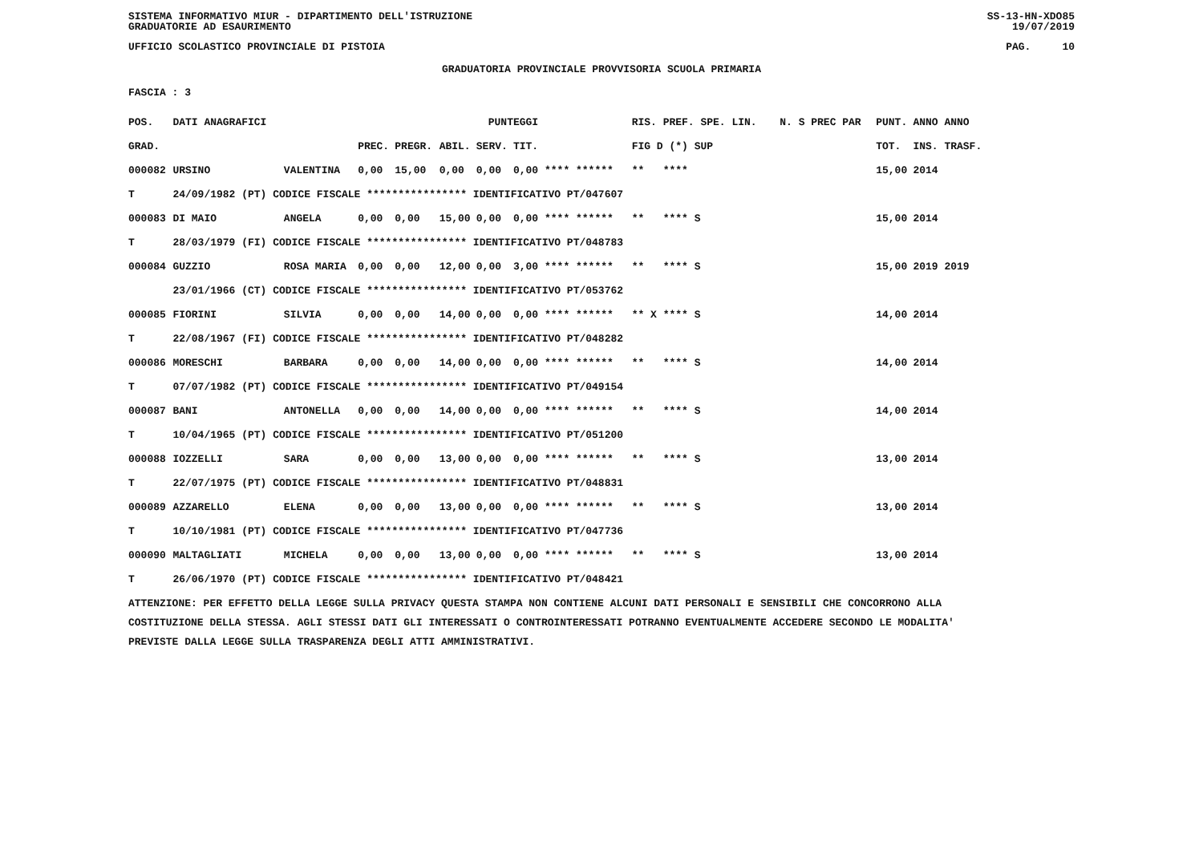SISTEMA INFORMATIVO MIUR - DIPARTIMENTO DELL'ISTRUZIONE SS-13-HN-XDO85
GRADUATORIE AD ESAURIMENTO 19/07/2019
UFFICIO SCOLASTICO PROVINCIALE DI PISTOIA PAG. 10
GRADUATORIA PROVINCIALE PROVVISORIA SCUOLA PRIMARIA
FASCIA : 3
| POS. | DATI ANAGRAFICI | | | PUNTEGGI | | | | RIS. PREF. SPE. LIN. | | N. S PREC PAR | PUNT. | ANNO ANNO |
| --- | --- | --- | --- | --- | --- | --- | --- | --- | --- | --- | --- | --- |
| GRAD. | | | PREC. | PREGR. | ABIL. | SERV. | TIT. | | FIG D (*) SUP | | TOT. | INS. TRASF. |
| 000082 | URSINO | VALENTINA | 0,00 | 15,00 | 0,00 | 0,00 | 0,00 **** ****** | | ** **** | | 15,00 | 2014 |
| T | 24/09/1982 (PT) CODICE FISCALE **************** IDENTIFICATIVO PT/047607 | | | | | | | | | | | |
| 000083 | DI MAIO | ANGELA | 0,00 | 0,00 | 15,00 | 0,00 | 0,00 **** ****** | | ** **** S | | 15,00 | 2014 |
| T | 28/03/1979 (FI) CODICE FISCALE **************** IDENTIFICATIVO PT/048783 | | | | | | | | | | | |
| 000084 | GUZZIO | ROSA MARIA | 0,00 | 0,00 | 12,00 | 0,00 | 3,00 **** ****** | | ** **** S | | 15,00 | 2019 2019 |
| | 23/01/1966 (CT) CODICE FISCALE **************** IDENTIFICATIVO PT/053762 | | | | | | | | | | | |
| 000085 | FIORINI | SILVIA | 0,00 | 0,00 | 14,00 | 0,00 | 0,00 **** ****** | | ** X **** S | | 14,00 | 2014 |
| T | 22/08/1967 (FI) CODICE FISCALE **************** IDENTIFICATIVO PT/048282 | | | | | | | | | | | |
| 000086 | MORESCHI | BARBARA | 0,00 | 0,00 | 14,00 | 0,00 | 0,00 **** ****** | | ** **** S | | 14,00 | 2014 |
| T | 07/07/1982 (PT) CODICE FISCALE **************** IDENTIFICATIVO PT/049154 | | | | | | | | | | | |
| 000087 | BANI | ANTONELLA | 0,00 | 0,00 | 14,00 | 0,00 | 0,00 **** ****** | | ** **** S | | 14,00 | 2014 |
| T | 10/04/1965 (PT) CODICE FISCALE **************** IDENTIFICATIVO PT/051200 | | | | | | | | | | | |
| 000088 | IOZZELLI | SARA | 0,00 | 0,00 | 13,00 | 0,00 | 0,00 **** ****** | | ** **** S | | 13,00 | 2014 |
| T | 22/07/1975 (PT) CODICE FISCALE **************** IDENTIFICATIVO PT/048831 | | | | | | | | | | | |
| 000089 | AZZARELLO | ELENA | 0,00 | 0,00 | 13,00 | 0,00 | 0,00 **** ****** | | ** **** S | | 13,00 | 2014 |
| T | 10/10/1981 (PT) CODICE FISCALE **************** IDENTIFICATIVO PT/047736 | | | | | | | | | | | |
| 000090 | MALTAGLIATI | MICHELA | 0,00 | 0,00 | 13,00 | 0,00 | 0,00 **** ****** | | ** **** S | | 13,00 | 2014 |
| T | 26/06/1970 (PT) CODICE FISCALE **************** IDENTIFICATIVO PT/048421 | | | | | | | | | | | |
ATTENZIONE: PER EFFETTO DELLA LEGGE SULLA PRIVACY QUESTA STAMPA NON CONTIENE ALCUNI DATI PERSONALI E SENSIBILI CHE CONCORRONO ALLA COSTITUZIONE DELLA STESSA. AGLI STESSI DATI GLI INTERESSATI O CONTROINTERESSATI POTRANNO EVENTUALMENTE ACCEDERE SECONDO LE MODALITA' PREVISTE DALLA LEGGE SULLA TRASPARENZA DEGLI ATTI AMMINISTRATIVI.